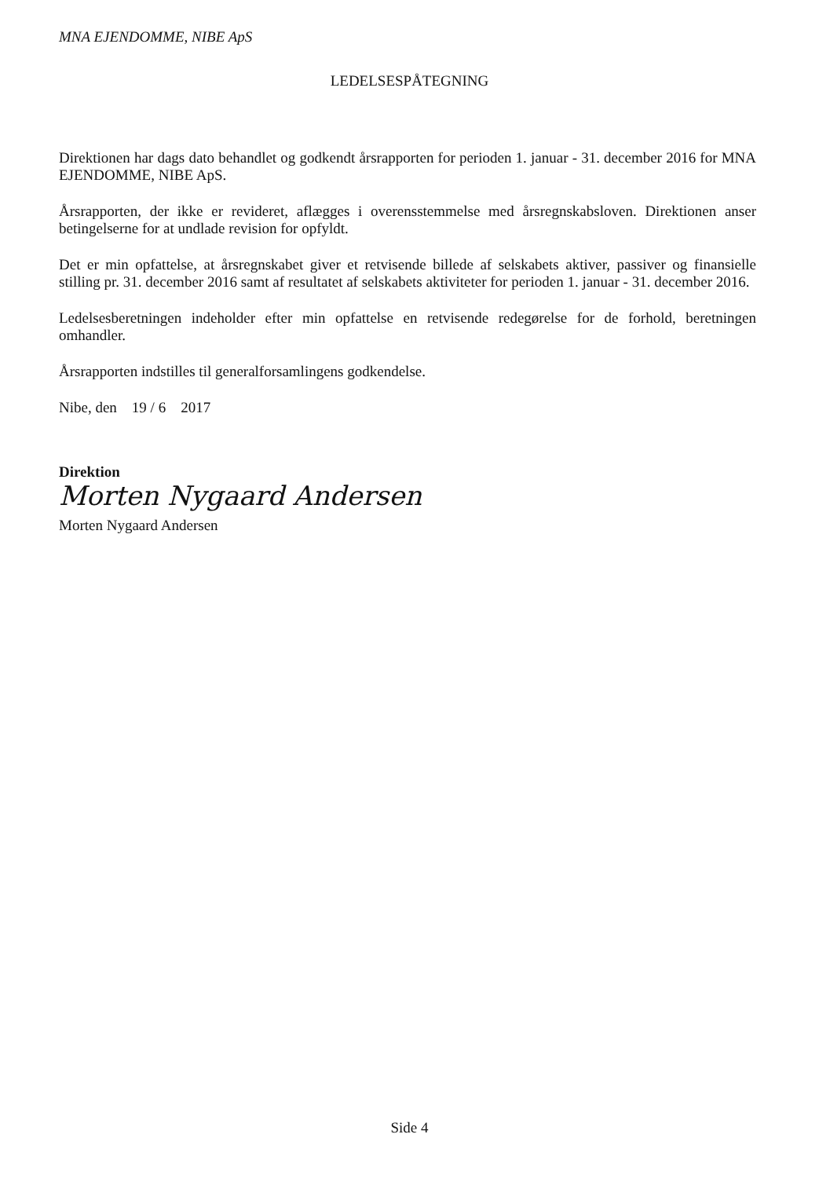MNA EJENDOMME, NIBE ApS
LEDELSESPÅTEGNING
Direktionen har dags dato behandlet og godkendt årsrapporten for perioden 1. januar - 31. december 2016 for MNA EJENDOMME, NIBE ApS.
Årsrapporten, der ikke er revideret, aflægges i overensstemmelse med årsregnskabsloven. Direktionen anser betingelserne for at undlade revision for opfyldt.
Det er min opfattelse, at årsregnskabet giver et retvisende billede af selskabets aktiver, passiver og finansielle stilling pr. 31. december 2016 samt af resultatet af selskabets aktiviteter for perioden 1. januar - 31. december 2016.
Ledelsesberetningen indeholder efter min opfattelse en retvisende redegørelse for de forhold, beretningen omhandler.
Årsrapporten indstilles til generalforsamlingens godkendelse.
Nibe, den 19 / 6 2017
Direktion
Morten Nygaard Andersen
Morten Nygaard Andersen
Side 4